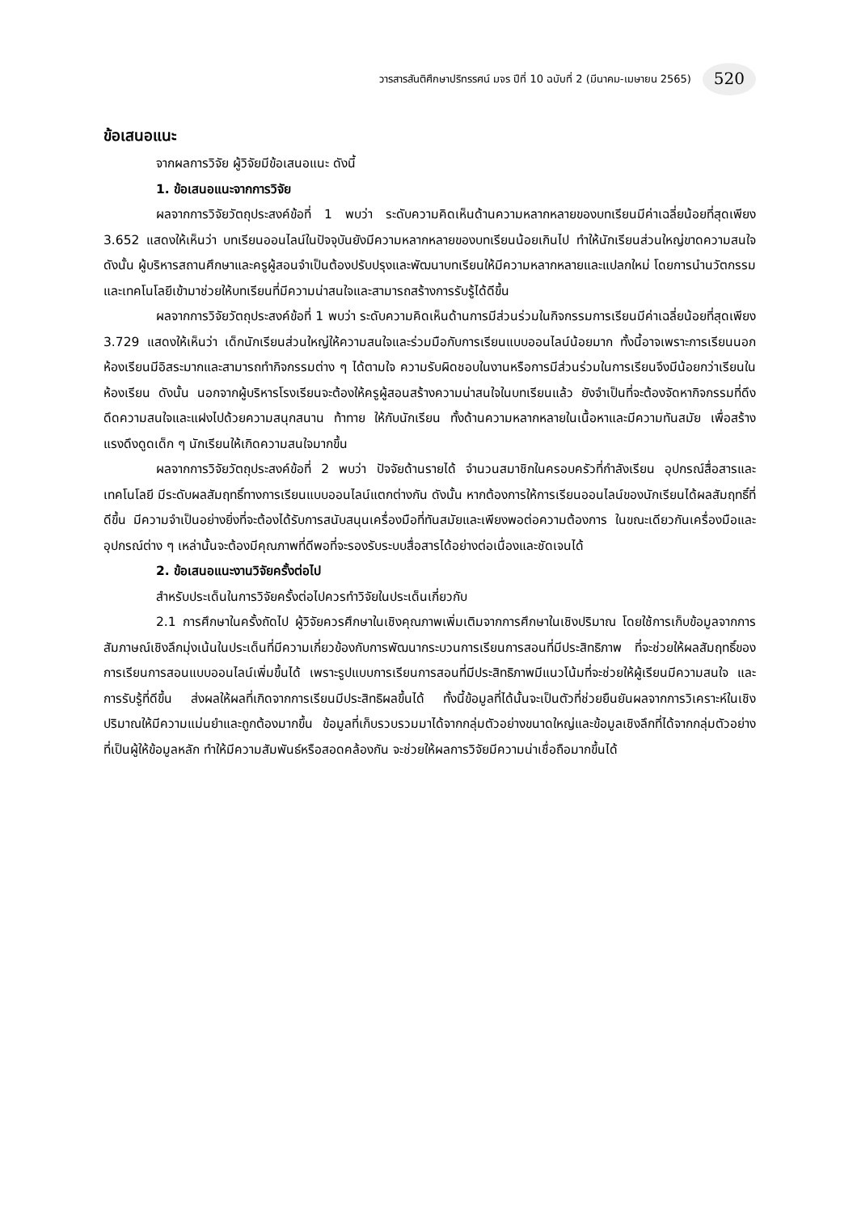วารสารสันติศึกษาปริทรรศน์ มจร ปีที่ 10 ฉบับที่ 2 (มีนาคม-เมษายน 2565) 520
ข้อเสนอแนะ
จากผลการวิจัย ผู้วิจัยมีข้อเสนอแนะ ดังนี้
1. ข้อเสนอแนะจากการวิจัย
ผลจากการวิจัยวัตถุประสงค์ข้อที่ 1 พบว่า ระดับความคิดเห็นด้านความหลากหลายของบทเรียนมีค่าเฉลี่ยน้อยที่สุดเพียง 3.652 แสดงให้เห็นว่า บทเรียนออนไลน์ในปัจจุบันยังมีความหลากหลายของบทเรียนน้อยเกินไป ทำให้นักเรียนส่วนใหญ่ขาดความสนใจ ดังนั้น ผู้บริหารสถานศึกษาและครูผู้สอนจำเป็นต้องปรับปรุงและพัฒนาบทเรียนให้มีความหลากหลายและแปลกใหม่ โดยการนำนวัตกรรมและเทคโนโลยีเข้ามาช่วยให้บทเรียนที่มีความน่าสนใจและสามารถสร้างการรับรู้ได้ดีขึ้น
ผลจากการวิจัยวัตถุประสงค์ข้อที่ 1 พบว่า ระดับความคิดเห็นด้านการมีส่วนร่วมในกิจกรรมการเรียนมีค่าเฉลี่ยน้อยที่สุดเพียง 3.729 แสดงให้เห็นว่า เด็กนักเรียนส่วนใหญ่ให้ความสนใจและร่วมมือกับการเรียนแบบออนไลน์น้อยมาก ทั้งนี้อาจเพราะการเรียนนอกห้องเรียนมีอิสระมากและสามารถทำกิจกรรมต่าง ๆ ได้ตามใจ ความรับผิดชอบในงานหรือการมีส่วนร่วมในการเรียนจึงมีน้อยกว่าเรียนในห้องเรียน ดังนั้น นอกจากผู้บริหารโรงเรียนจะต้องให้ครูผู้สอนสร้างความน่าสนใจในบทเรียนแล้ว ยังจำเป็นที่จะต้องจัดหากิจกรรมที่ดึงดึดความสนใจและแฝงไปด้วยความสนุกสนาน ท้าทาย ให้กับนักเรียน ทั้งด้านความหลากหลายในเนื้อหาและมีความทันสมัย เพื่อสร้างแรงดึงดูดเด็ก ๆ นักเรียนให้เกิดความสนใจมากขึ้น
ผลจากการวิจัยวัตถุประสงค์ข้อที่ 2 พบว่า ปัจจัยด้านรายได้ จำนวนสมาชิกในครอบครัวที่กำลังเรียน อุปกรณ์สื่อสารและเทคโนโลยี มีระดับผลสัมฤทธิ์ทางการเรียนแบบออนไลน์แตกต่างกัน ดังนั้น หากต้องการให้การเรียนออนไลน์ของนักเรียนได้ผลสัมฤทธิ์ที่ดีขึ้น มีความจำเป็นอย่างยิ่งที่จะต้องได้รับการสนับสนุนเครื่องมือที่ทันสมัยและเพียงพอต่อความต้องการ ในขณะเดียวกันเครื่องมือและอุปกรณ์ต่าง ๆ เหล่านั้นจะต้องมีคุณภาพที่ดีพอที่จะรองรับระบบสื่อสารได้อย่างต่อเนื่องและชัดเจนได้
2. ข้อเสนอแนะงานวิจัยครั้งต่อไป
สำหรับประเด็นในการวิจัยครั้งต่อไปควรทำวิจัยในประเด็นเกี่ยวกับ
2.1 การศึกษาในครั้งถัดไป ผู้วิจัยควรศึกษาในเชิงคุณภาพเพิ่มเติมจากการศึกษาในเชิงปริมาณ โดยใช้การเก็บข้อมูลจากการสัมภาษณ์เชิงลึกมุ่งเน้นในประเด็นที่มีความเกี่ยวข้องกับการพัฒนากระบวนการเรียนการสอนที่มีประสิทธิภาพ ที่จะช่วยให้ผลสัมฤทธิ์ของการเรียนการสอนแบบออนไลน์เพิ่มขึ้นได้ เพราะรูปแบบการเรียนการสอนที่มีประสิทธิภาพมีแนวโน้มที่จะช่วยให้ผู้เรียนมีความสนใจ และการรับรู้ที่ดีขึ้น ส่งผลให้ผลที่เกิดจากการเรียนมีประสิทธิผลขึ้นได้ ทั้งนี้ข้อมูลที่ได้นั้นจะเป็นตัวที่ช่วยยืนยันผลจากการวิเคราะห์ในเชิงปริมาณให้มีความแม่นยำและถูกต้องมากขึ้น ข้อมูลที่เก็บรวบรวมมาได้จากกลุ่มตัวอย่างขนาดใหญ่และข้อมูลเชิงลึกที่ได้จากกลุ่มตัวอย่างที่เป็นผู้ให้ข้อมูลหลัก ทำให้มีความสัมพันธ์หรือสอดคล้องกัน จะช่วยให้ผลการวิจัยมีความน่าเชื่อถือมากขึ้นได้